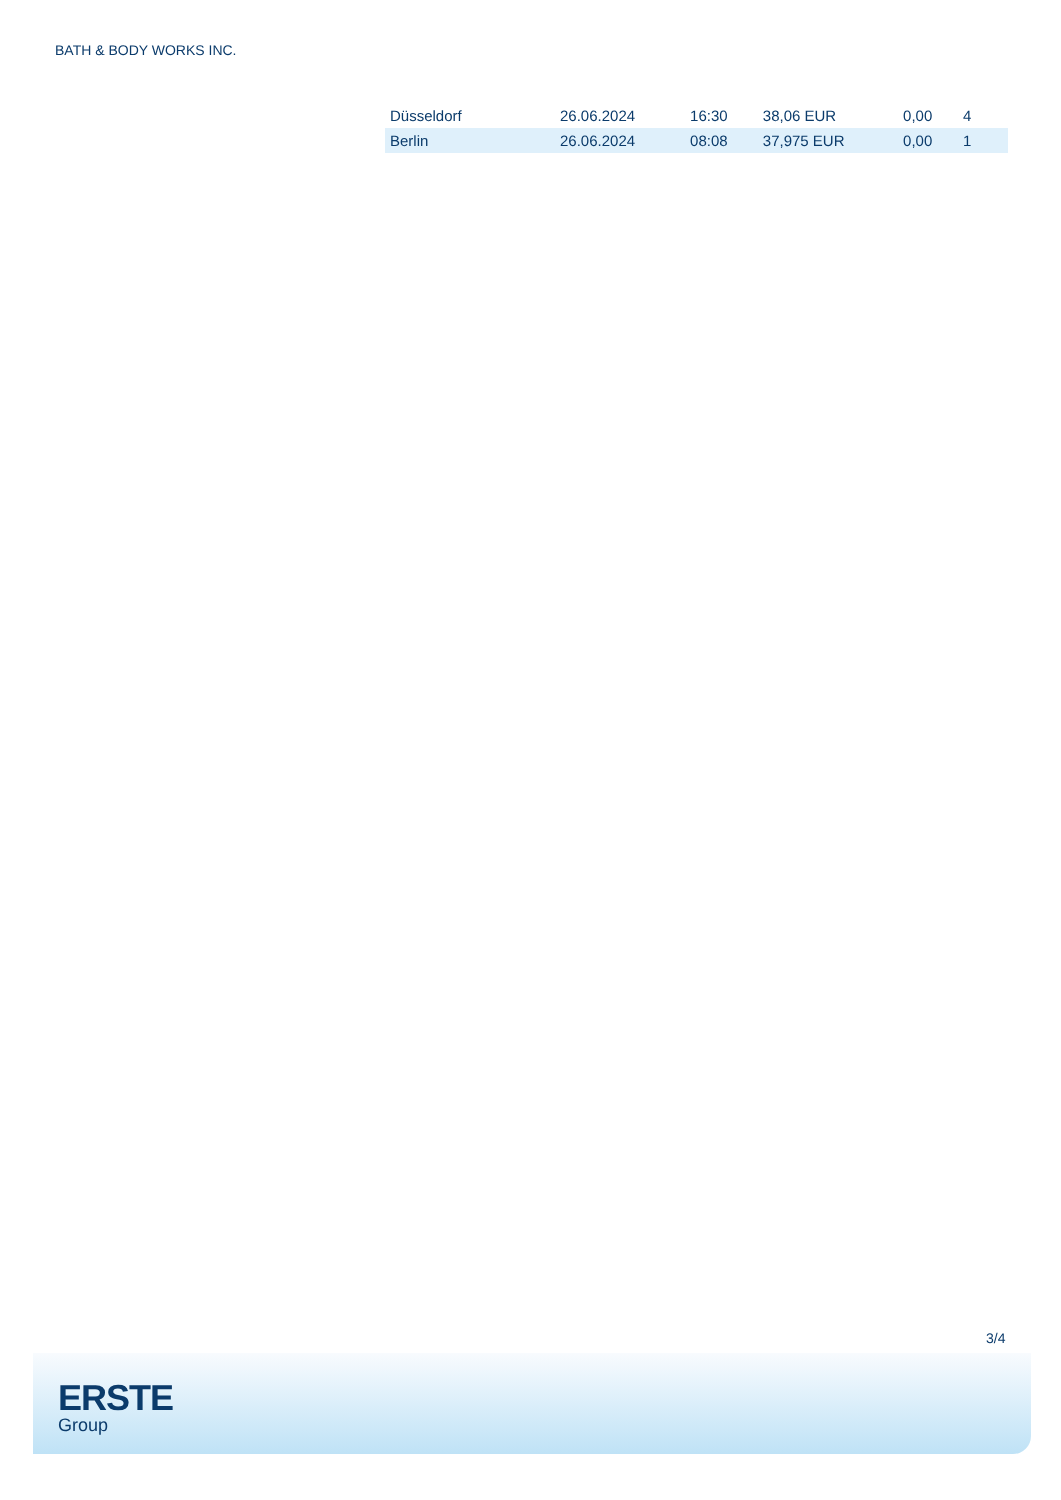BATH & BODY WORKS INC.
| Düsseldorf | 26.06.2024 | 16:30 | 38,06 EUR | 0,00 | 4 |
| Berlin | 26.06.2024 | 08:08 | 37,975 EUR | 0,00 | 1 |
3/4
ERSTE
Group